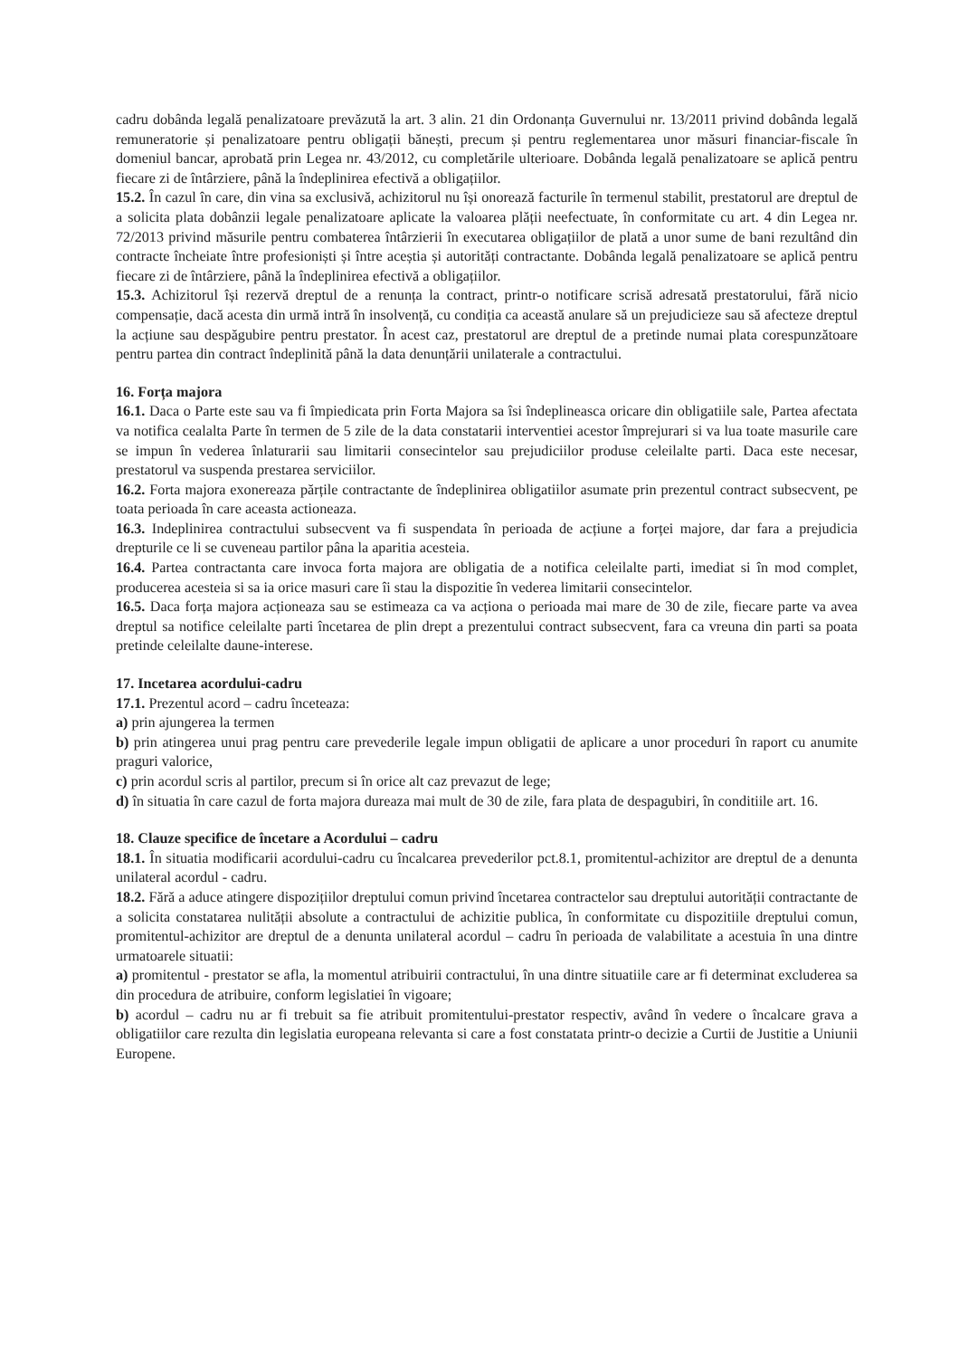cadru dobânda legală penalizatoare prevăzută la art. 3 alin. 21 din Ordonanța Guvernului nr. 13/2011 privind dobânda legală remuneratorie și penalizatoare pentru obligații bănești, precum și pentru reglementarea unor măsuri financiar-fiscale în domeniul bancar, aprobată prin Legea nr. 43/2012, cu completările ulterioare. Dobânda legală penalizatoare se aplică pentru fiecare zi de întârziere, până la îndeplinirea efectivă a obligațiilor.
15.2. În cazul în care, din vina sa exclusivă, achizitorul nu își onorează facturile în termenul stabilit, prestatorul are dreptul de a solicita plata dobânzii legale penalizatoare aplicate la valoarea plății neefectuate, în conformitate cu art. 4 din Legea nr. 72/2013 privind măsurile pentru combaterea întârzierii în executarea obligațiilor de plată a unor sume de bani rezultând din contracte încheiate între profesioniști și între aceștia și autorități contractante. Dobânda legală penalizatoare se aplică pentru fiecare zi de întârziere, până la îndeplinirea efectivă a obligațiilor.
15.3. Achizitorul își rezervă dreptul de a renunța la contract, printr-o notificare scrisă adresată prestatorului, fără nicio compensație, dacă acesta din urmă intră în insolvență, cu condiția ca această anulare să un prejudicieze sau să afecteze dreptul la acțiune sau despăgubire pentru prestator. În acest caz, prestatorul are dreptul de a pretinde numai plata corespunzătoare pentru partea din contract îndeplinită până la data denunțării unilaterale a contractului.
16. Forța majora
16.1. Daca o Parte este sau va fi împiedicata prin Forta Majora sa îsi îndeplineasca oricare din obligatiile sale, Partea afectata va notifica cealalta Parte în termen de 5 zile de la data constatarii interventiei acestor împrejurari si va lua toate masurile care se impun în vederea înlaturarii sau limitarii consecintelor sau prejudiciilor produse celeilalte parti. Daca este necesar, prestatorul va suspenda prestarea serviciilor.
16.2. Forta majora exonereaza părțile contractante de îndeplinirea obligatiilor asumate prin prezentul contract subsecvent, pe toata perioada în care aceasta actioneaza.
16.3. Indeplinirea contractului subsecvent va fi suspendata în perioada de acțiune a forței majore, dar fara a prejudicia drepturile ce li se cuveneau partilor pâna la aparitia acesteia.
16.4. Partea contractanta care invoca forta majora are obligatia de a notifica celeilalte parti, imediat si în mod complet, producerea acesteia si sa ia orice masuri care îi stau la dispozitie în vederea limitarii consecintelor.
16.5. Daca forța majora acționeaza sau se estimeaza ca va acționa o perioada mai mare de 30 de zile, fiecare parte va avea dreptul sa notifice celeilalte parti încetarea de plin drept a prezentului contract subsecvent, fara ca vreuna din parti sa poata pretinde celeilalte daune-interese.
17. Incetarea acordului-cadru
17.1. Prezentul acord – cadru înceteaza:
a) prin ajungerea la termen
b) prin atingerea unui prag pentru care prevederile legale impun obligatii de aplicare a unor proceduri în raport cu anumite praguri valorice,
c) prin acordul scris al partilor, precum si în orice alt caz prevazut de lege;
d) în situatia în care cazul de forta majora dureaza mai mult de 30 de zile, fara plata de despagubiri, în conditiile art. 16.
18. Clauze specifice de încetare a Acordului – cadru
18.1. În situatia modificarii acordului-cadru cu încalcarea prevederilor pct.8.1, promitentul-achizitor are dreptul de a denunta unilateral acordul - cadru.
18.2. Fără a aduce atingere dispozițiilor dreptului comun privind încetarea contractelor sau dreptului autorității contractante de a solicita constatarea nulității absolute a contractului de achizitie publica, în conformitate cu dispozitiile dreptului comun, promitentul-achizitor are dreptul de a denunta unilateral acordul – cadru în perioada de valabilitate a acestuia în una dintre urmatoarele situatii:
a) promitentul - prestator se afla, la momentul atribuirii contractului, în una dintre situatiile care ar fi determinat excluderea sa din procedura de atribuire, conform legislatiei în vigoare;
b) acordul – cadru nu ar fi trebuit sa fie atribuit promitentului-prestator respectiv, având în vedere o încalcare grava a obligatiilor care rezulta din legislatia europeana relevanta si care a fost constatata printr-o decizie a Curtii de Justitie a Uniunii Europene.